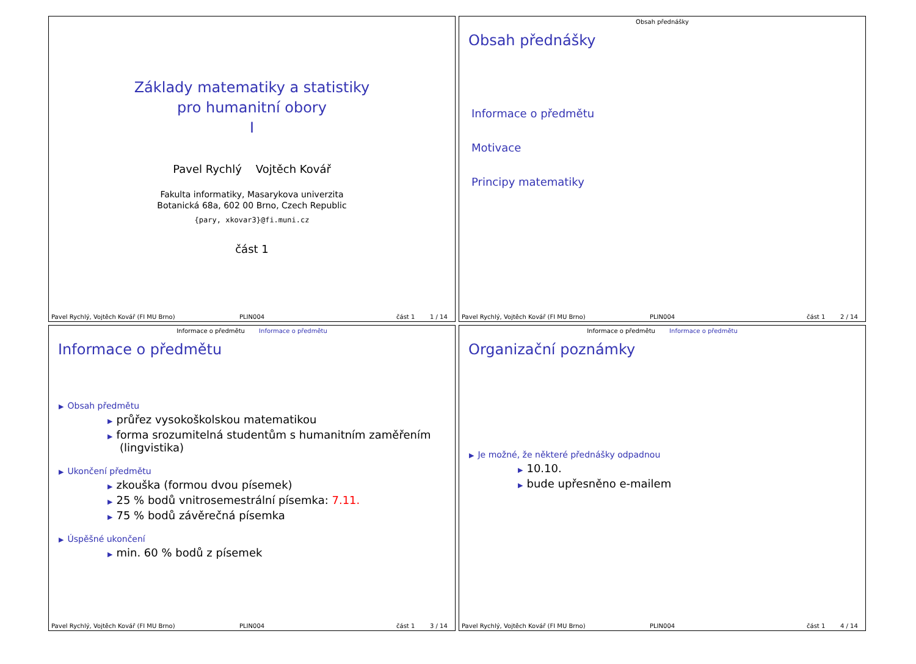Základy matematiky a statistiky
pro humanitní obory
I
Pavel Rychlý Vojtěch Kovář
Fakulta informatiky, Masarykova univerzita
Botanická 68a, 602 00 Brno, Czech Republic
{pary, xkovar3}@fi.muni.cz
část 1
Pavel Rychlý, Vojtěch Kovář (FI MU Brno) PLIN004 část 1 1 / 14
Obsah přednášky
Obsah přednášky
Informace o předmětu
Motivace
Principy matematiky
Pavel Rychlý, Vojtěch Kovář (FI MU Brno) PLIN004 část 1 2 / 14
Informace o předmětu Informace o předmětu
Informace o předmětu
▶ Obsah předmětu
▶ průřez vysokoškolskou matematikou
▶ forma srozumitelná studentům s humanitním zaměřením (lingvistika)
▶ Ukončení předmětu
▶ zkouška (formou dvou písemek)
▶ 25 % bodů vnitrosemestrální písemka: 7.11.
▶ 75 % bodů závěrečná písemka
▶ Úspěšné ukončení
▶ min. 60 % bodů z písemek
Pavel Rychlý, Vojtěch Kovář (FI MU Brno) PLIN004 část 1 3 / 14
Informace o předmětu Informace o předmětu
Organizační poznámky
▶ Je možné, že některé přednášky odpadnou
▶ 10.10.
▶ bude upřesněno e-mailem
Pavel Rychlý, Vojtěch Kovář (FI MU Brno) PLIN004 část 1 4 / 14